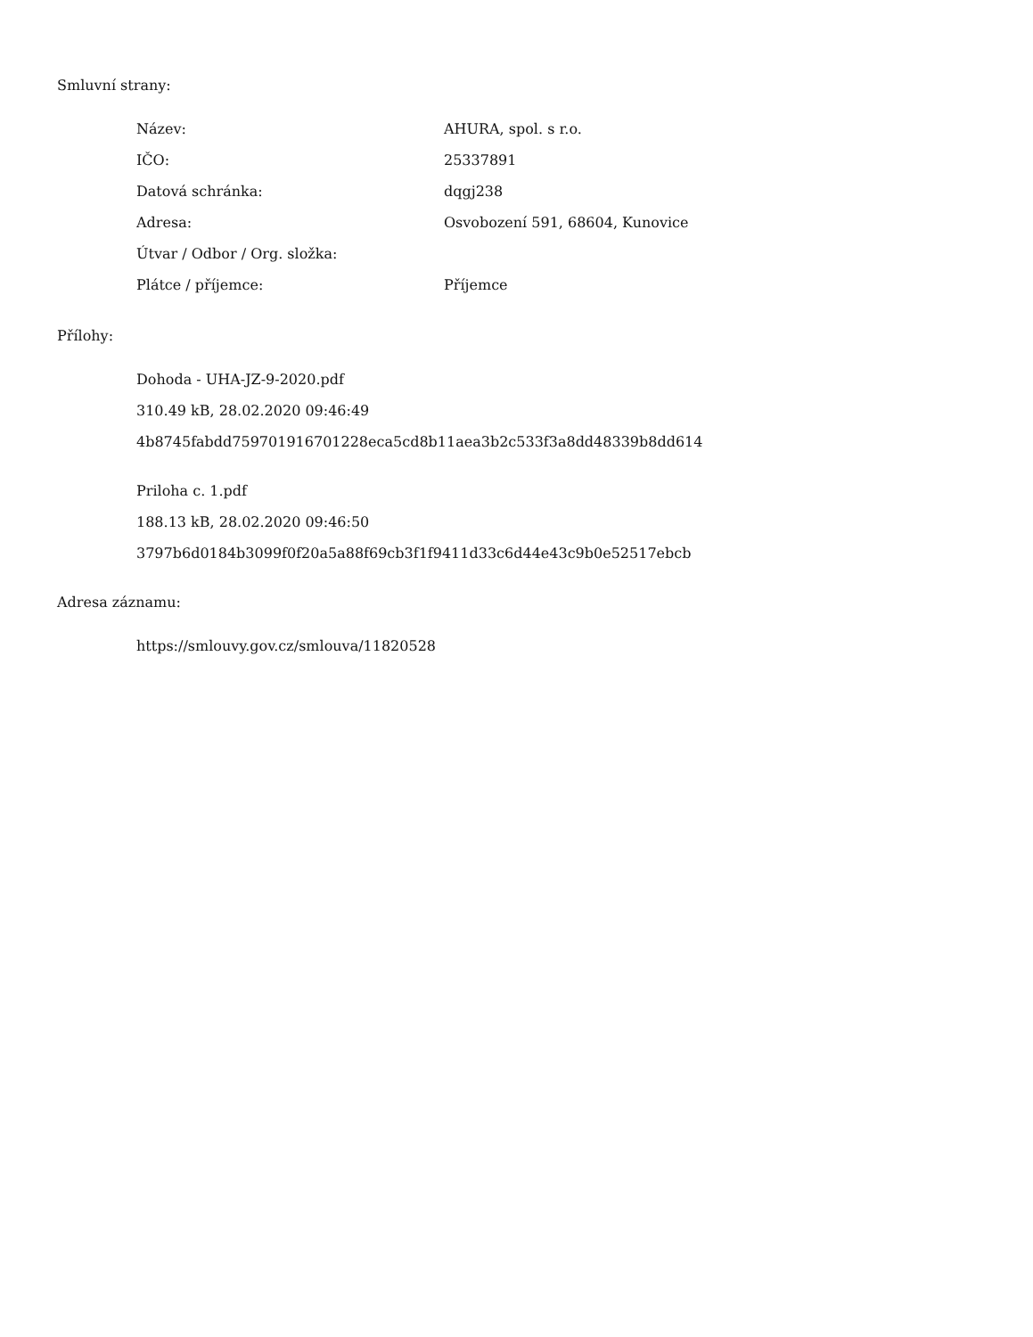Smluvní strany:
| Název: | AHURA, spol. s r.o. |
| IČO: | 25337891 |
| Datová schránka: | dqgj238 |
| Adresa: | Osvobození 591, 68604, Kunovice |
| Útvar / Odbor / Org. složka: | |
| Plátce / příjemce: | Příjemce |
Přílohy:
Dohoda - UHA-JZ-9-2020.pdf
310.49 kB, 28.02.2020 09:46:49
4b8745fabdd759701916701228eca5cd8b11aea3b2c533f3a8dd48339b8dd614
Priloha c. 1.pdf
188.13 kB, 28.02.2020 09:46:50
3797b6d0184b3099f0f20a5a88f69cb3f1f9411d33c6d44e43c9b0e52517ebcb
Adresa záznamu:
https://smlouvy.gov.cz/smlouva/11820528